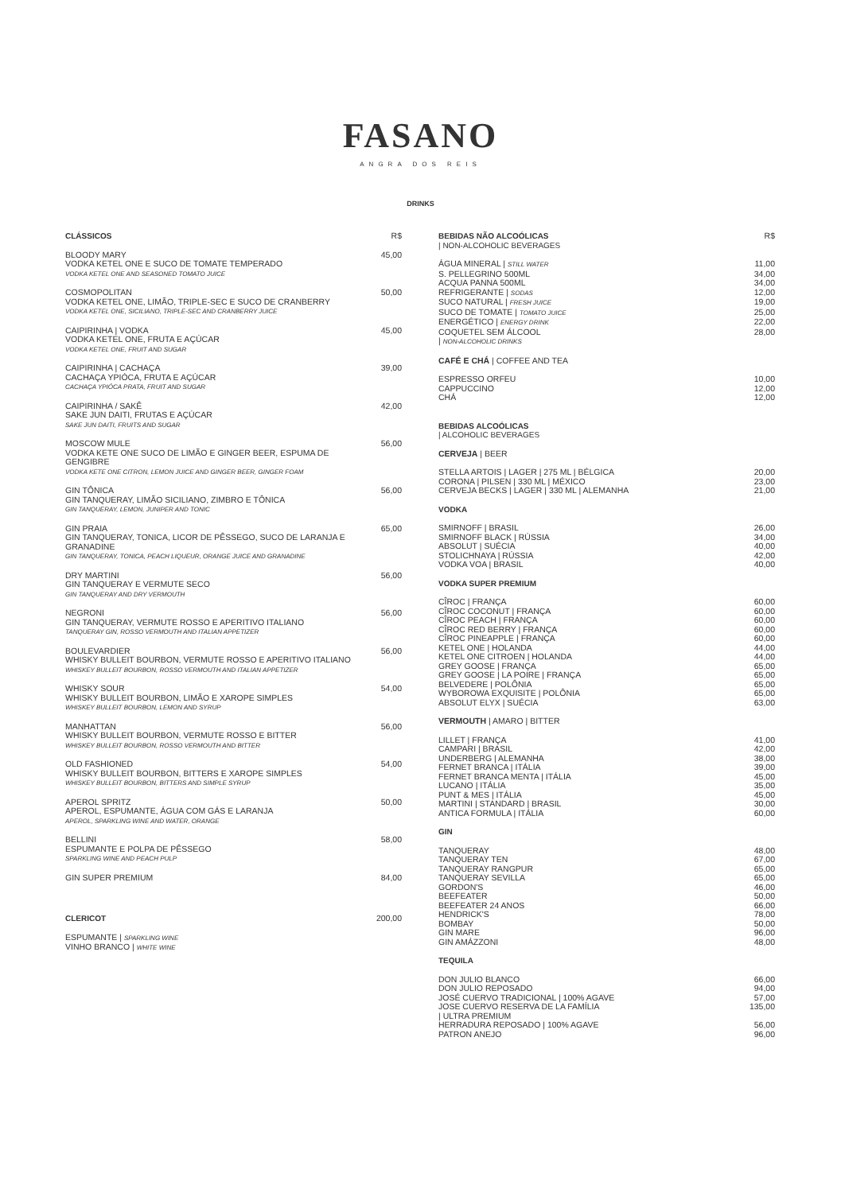FASANO
ANGRA DOS REIS
DRINKS
| CLÁSSICOS | R$ |
| BLOODY MARY VODKA KETEL ONE E SUCO DE TOMATE TEMPERADO VODKA KETEL ONE AND SEASONED TOMATO JUICE | 45,00 |
| COSMOPOLITAN VODKA KETEL ONE, LIMÃO, TRIPLE-SEC E SUCO DE CRANBERRY VODKA KETEL ONE, SICILIANO, TRIPLE-SEC AND CRANBERRY JUICE | 50,00 |
| CAIPIRINHA / VODKA VODKA KETEL ONE, FRUTA E AÇÚCAR VODKA KETEL ONE, FRUIT AND SUGAR | 45,00 |
| CAIPIRINHA / CACHAÇA CACHAÇA YPIÓCA, FRUTA E AÇÚCAR CACHAÇA YPIÓCA PRATA, FRUIT AND SUGAR | 39,00 |
| CAIPIRINHA / SAKÊ SAKE JUN DAITI, FRUTAS E AÇÚCAR SAKE JUN DAITI, FRUITS AND SUGAR | 42,00 |
| MOSCOW MULE VODKA KETE ONE SUCO DE LIMÃO E GINGER BEER, ESPUMA DE GENGIBRE VODKA KETE ONE CITRON, LEMON JUICE AND GINGER BEER, GINGER FOAM | 56,00 |
| GIN TÔNICA GIN TANQUERAY, LIMÃO SICILIANO, ZIMBRO E TÔNICA GIN TANQUERAY, LEMON, JUNIPER AND TONIC | 56,00 |
| GIN PRAIA GIN TANQUERAY, TONICA, LICOR DE PÊSSEGO, SUCO DE LARANJA E GRANADINE GIN TANQUERAY, TONICA, PEACH LIQUEUR, ORANGE JUICE AND GRANADINE | 65,00 |
| DRY MARTINI GIN TANQUERAY E VERMUTE SECO GIN TANQUERAY AND DRY VERMOUTH | 56,00 |
| NEGRONI GIN TANQUERAY, VERMUTE ROSSO E APERITIVO ITALIANO TANQUERAY GIN, ROSSO VERMOUTH AND ITALIAN APPETIZER | 56,00 |
| BOULEVARDIER WHISKY BULLEIT BOURBON, VERMUTE ROSSO E APERITIVO ITALIANO WHISKEY BULLEIT BOURBON, ROSSO VERMOUTH AND ITALIAN APPETIZER | 56,00 |
| WHISKY SOUR WHISKY BULLEIT BOURBON, LIMÃO E XAROPE SIMPLES WHISKEY BULLEIT BOURBON, LEMON AND SYRUP | 54,00 |
| MANHATTAN WHISKY BULLEIT BOURBON, VERMUTE ROSSO E BITTER WHISKEY BULLEIT BOURBON, ROSSO VERMOUTH AND BITTER | 56,00 |
| OLD FASHIONED WHISKY BULLEIT BOURBON, BITTERS E XAROPE SIMPLES WHISKEY BULLEIT BOURBON, BITTERS AND SIMPLE SYRUP | 54,00 |
| APEROL SPRITZ APEROL, ESPUMANTE, ÁGUA COM GÁS E LARANJA APEROL, SPARKLING WINE AND WATER, ORANGE | 50,00 |
| BELLINI ESPUMANTE E POLPA DE PÊSSEGO SPARKLING WINE AND PEACH PULP | 58,00 |
| GIN SUPER PREMIUM | 84,00 |
| CLERICOT | 200,00 |
| ESPUMANTE / SPARKLING WINE VINHO BRANCO / WHITE WINE | |
| BEBIDAS NÃO ALCOÓLICAS / NON-ALCOHOLIC BEVERAGES | R$ |
| ÁGUA MINERAL / STILL WATER | 11,00 |
| S. PELLEGRINO 500ML | 34,00 |
| ACQUA PANNA 500ML | 34,00 |
| REFRIGERANTE / SODAS | 12,00 |
| SUCO NATURAL / FRESH JUICE | 19,00 |
| SUCO DE TOMATE / TOMATO JUICE | 25,00 |
| ENERGÉTICO / ENERGY DRINK | 22,00 |
| COQUETEL SEM ÁLCOOL / NON-ALCOHOLIC DRINKS | 28,00 |
| CAFÉ E CHÁ / COFFEE AND TEA | |
| ESPRESSO ORFEU | 10,00 |
| CAPPUCCINO | 12,00 |
| CHÁ | 12,00 |
| BEBIDAS ALCOÓLICAS / ALCOHOLIC BEVERAGES | |
| CERVEJA / BEER | |
| STELLA ARTOIS / LAGER / 275 ML / BÉLGICA | 20,00 |
| CORONA / PILSEN / 330 ML / MÉXICO | 23,00 |
| CERVEJA BECKS / LAGER / 330 ML / ALEMANHA | 21,00 |
| VODKA | |
| SMIRNOFF / BRASIL | 26,00 |
| SMIRNOFF BLACK / RÚSSIA | 34,00 |
| ABSOLUT / SUÉCIA | 40,00 |
| STOLICHNAYA / RÚSSIA | 42,00 |
| VODKA VOA / BRASIL | 40,00 |
| VODKA SUPER PREMIUM | |
| CÎROC / FRANÇA | 60,00 |
| CÎROC COCONUT / FRANÇA | 60,00 |
| CÎROC PEACH / FRANÇA | 60,00 |
| CÎROC RED BERRY / FRANÇA | 60,00 |
| CÎROC PINEAPPLE / FRANÇA | 60,00 |
| KETEL ONE / HOLANDA | 44,00 |
| KETEL ONE CITROEN / HOLANDA | 44,00 |
| GREY GOOSE / FRANÇA | 65,00 |
| GREY GOOSE / LA POIRE / FRANÇA | 65,00 |
| BELVEDERE / POLÔNIA | 65,00 |
| WYBOROWA EXQUISITE / POLÔNIA | 65,00 |
| ABSOLUT ELYX / SUÉCIA | 63,00 |
| VERMOUTH / AMARO / BITTER | |
| LILLET / FRANÇA | 41,00 |
| CAMPARI / BRASIL | 42,00 |
| UNDERBERG / ALEMANHA | 38,00 |
| FERNET BRANCA / ITÁLIA | 39,00 |
| FERNET BRANCA MENTA / ITÁLIA | 45,00 |
| LUCANO / ITÁLIA | 35,00 |
| PUNT & MES / ITÁLIA | 45,00 |
| MARTINI / STANDARD / BRASIL | 30,00 |
| ANTICA FORMULA / ITÁLIA | 60,00 |
| GIN | |
| TANQUERAY | 48,00 |
| TANQUERAY TEN | 67,00 |
| TANQUERAY RANGPUR | 65,00 |
| TANQUERAY SEVILLA | 65,00 |
| GORDON'S | 46,00 |
| BEEFEATER | 50,00 |
| BEEFEATER 24 ANOS | 66,00 |
| HENDRICK'S | 78,00 |
| BOMBAY | 50,00 |
| GIN MARE | 96,00 |
| GIN AMÁZZONI | 48,00 |
| TEQUILA | |
| DON JULIO BLANCO | 66,00 |
| DON JULIO REPOSADO | 94,00 |
| JOSÉ CUERVO TRADICIONAL / 100% AGAVE | 57,00 |
| JOSE CUERVO RESERVA DE LA FAMÍLIA / ULTRA PREMIUM | 135,00 |
| HERRADURA REPOSADO / 100% AGAVE | 56,00 |
| PATRON ANEJO | 96,00 |